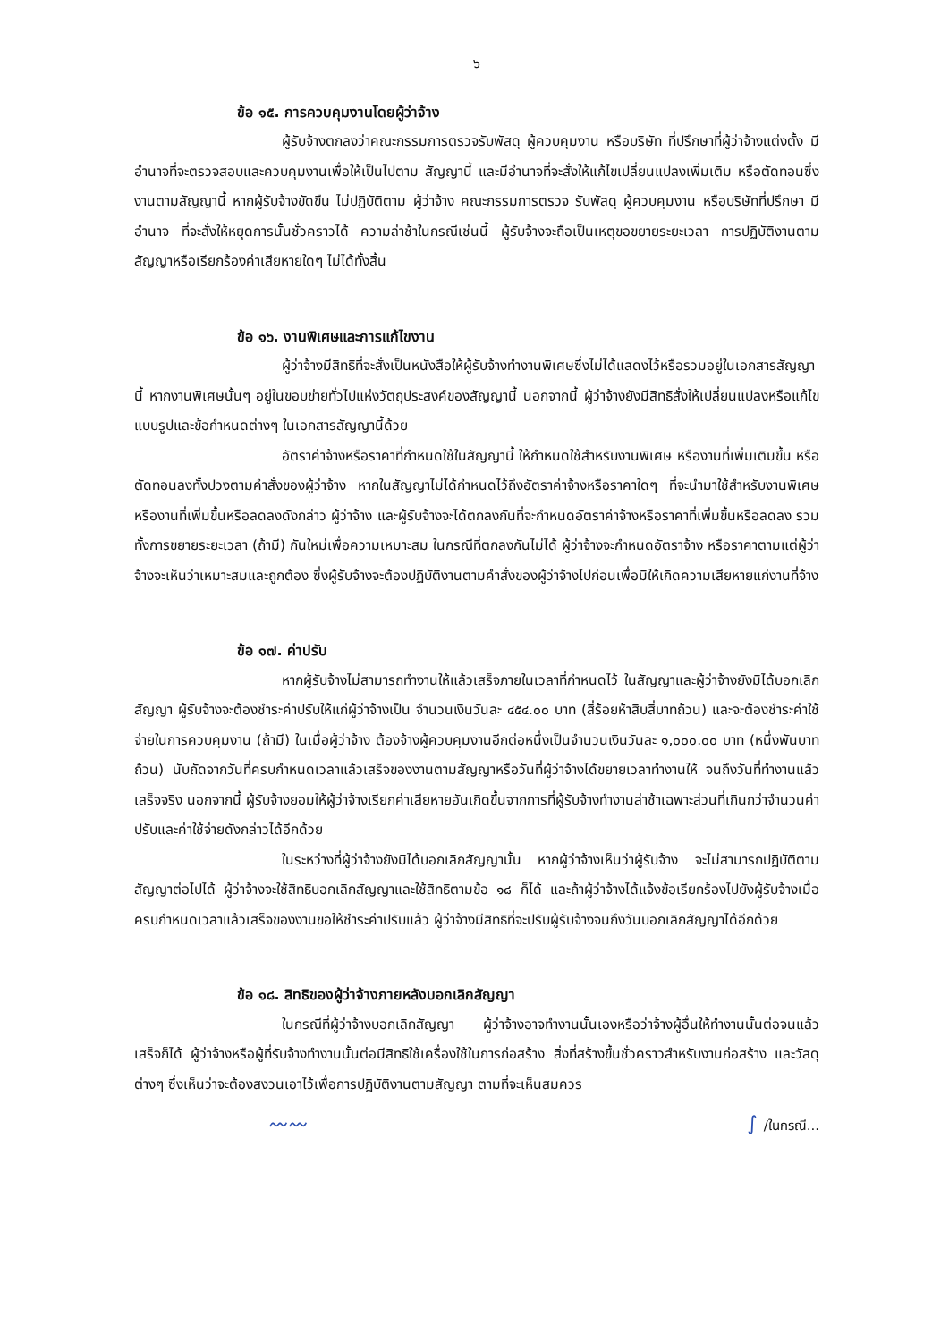๖
ข้อ ๑๕. การควบคุมงานโดยผู้ว่าจ้าง
ผู้รับจ้างตกลงว่าคณะกรรมการตรวจรับพัสดุ ผู้ควบคุมงาน หรือบริษัท ที่ปรึกษาที่ผู้ว่าจ้างแต่งตั้ง มีอำนาจที่จะตรวจสอบและควบคุมงานเพื่อให้เป็นไปตาม สัญญานี้ และมีอำนาจที่จะสั่งให้แก้ไขเปลี่ยนแปลงเพิ่มเติม หรือตัดทอนซึ่งงานตามสัญญานี้ หากผู้รับจ้างขัดขืน ไม่ปฏิบัติตาม ผู้ว่าจ้าง คณะกรรมการตรวจ รับพัสดุ ผู้ควบคุมงาน หรือบริษัทที่ปรึกษา มีอำนาจ ที่จะสั่งให้หยุดการนั้นชั่วคราวได้ ความล่าช้าในกรณีเช่นนี้ ผู้รับจ้างจะถือเป็นเหตุขอขยายระยะเวลา การปฏิบัติงานตามสัญญาหรือเรียกร้องค่าเสียหายใดๆ ไม่ได้ทั้งสิ้น
ข้อ ๑๖. งานพิเศษและการแก้ไขงาน
ผู้ว่าจ้างมีสิทธิที่จะสั่งเป็นหนังสือให้ผู้รับจ้างทำงานพิเศษซึ่งไม่ได้แสดงไว้หรือรวมอยู่ในเอกสารสัญญานี้ หากงานพิเศษนั้นๆ อยู่ในขอบข่ายทั่วไปแห่งวัตถุประสงค์ของสัญญานี้ นอกจากนี้ ผู้ว่าจ้างยังมีสิทธิสั่งให้เปลี่ยนแปลงหรือแก้ไขแบบรูปและข้อกำหนดต่างๆ ในเอกสารสัญญานี้ด้วย
อัตราค่าจ้างหรือราคาที่กำหนดใช้ในสัญญานี้ ให้กำหนดใช้สำหรับงานพิเศษ หรืองานที่เพิ่มเติมขึ้น หรือตัดทอนลงทั้งปวงตามคำสั่งของผู้ว่าจ้าง หากในสัญญาไม่ได้กำหนดไว้ถึงอัตราค่าจ้างหรือราคาใดๆ ที่จะนำมาใช้สำหรับงานพิเศษหรืองานที่เพิ่มขึ้นหรือลดลงดังกล่าว ผู้ว่าจ้าง และผู้รับจ้างจะได้ตกลงกันที่จะกำหนดอัตราค่าจ้างหรือราคาที่เพิ่มขึ้นหรือลดลง รวมทั้งการขยายระยะเวลา (ถ้ามี) กันใหม่เพื่อความเหมาะสม ในกรณีที่ตกลงกันไม่ได้ ผู้ว่าจ้างจะกำหนดอัตราจ้าง หรือราคาตามแต่ผู้ว่าจ้างจะเห็นว่าเหมาะสมและถูกต้อง ซึ่งผู้รับจ้างจะต้องปฏิบัติงานตามคำสั่งของผู้ว่าจ้างไปก่อนเพื่อมิให้เกิดความเสียหายแก่งานที่จ้าง
ข้อ ๑๗. ค่าปรับ
หากผู้รับจ้างไม่สามารถทำงานให้แล้วเสร็จภายในเวลาที่กำหนดไว้ ในสัญญาและผู้ว่าจ้างยังมิได้บอกเลิกสัญญา ผู้รับจ้างจะต้องชำระค่าปรับให้แก่ผู้ว่าจ้างเป็น จำนวนเงินวันละ ๔๕๔.๐๐ บาท (สี่ร้อยห้าสิบสี่บาทถ้วน) และจะต้องชำระค่าใช้จ่ายในการควบคุมงาน (ถ้ามี) ในเมื่อผู้ว่าจ้าง ต้องจ้างผู้ควบคุมงานอีกต่อหนึ่งเป็นจำนวนเงินวันละ ๑,๐๐๐.๐๐ บาท (หนึ่งพันบาทถ้วน) นับถัดจากวันที่ครบกำหนดเวลาแล้วเสร็จของงานตามสัญญาหรือวันที่ผู้ว่าจ้างได้ขยายเวลาทำงานให้ จนถึงวันที่ทำงานแล้วเสร็จจริง นอกจากนี้ ผู้รับจ้างยอมให้ผู้ว่าจ้างเรียกค่าเสียหายอันเกิดขึ้นจากการที่ผู้รับจ้างทำงานล่าช้าเฉพาะส่วนที่เกินกว่าจำนวนค่าปรับและค่าใช้จ่ายดังกล่าวได้อีกด้วย
ในระหว่างที่ผู้ว่าจ้างยังมิได้บอกเลิกสัญญานั้น หากผู้ว่าจ้างเห็นว่าผู้รับจ้าง จะไม่สามารถปฏิบัติตามสัญญาต่อไปได้ ผู้ว่าจ้างจะใช้สิทธิบอกเลิกสัญญาและใช้สิทธิตามข้อ ๑๘ ก็ได้ และถ้าผู้ว่าจ้างได้แจ้งข้อเรียกร้องไปยังผู้รับจ้างเมื่อครบกำหนดเวลาแล้วเสร็จของงานขอให้ชำระค่าปรับแล้ว ผู้ว่าจ้างมีสิทธิที่จะปรับผู้รับจ้างจนถึงวันบอกเลิกสัญญาได้อีกด้วย
ข้อ ๑๘. สิทธิของผู้ว่าจ้างภายหลังบอกเลิกสัญญา
ในกรณีที่ผู้ว่าจ้างบอกเลิกสัญญา ผู้ว่าจ้างอาจทำงานนั้นเองหรือว่าจ้างผู้อื่นให้ทำงานนั้นต่อจนแล้วเสร็จก็ได้ ผู้ว่าจ้างหรือผู้ที่รับจ้างทำงานนั้นต่อมีสิทธิใช้เครื่องใช้ในการก่อสร้าง สิ่งที่สร้างขึ้นชั่วคราวสำหรับงานก่อสร้าง และวัสดุต่างๆ ซึ่งเห็นว่าจะต้องสงวนเอาไว้เพื่อการปฏิบัติงานตามสัญญา ตามที่จะเห็นสมควร
〰〰 ∫ /ในกรณี...